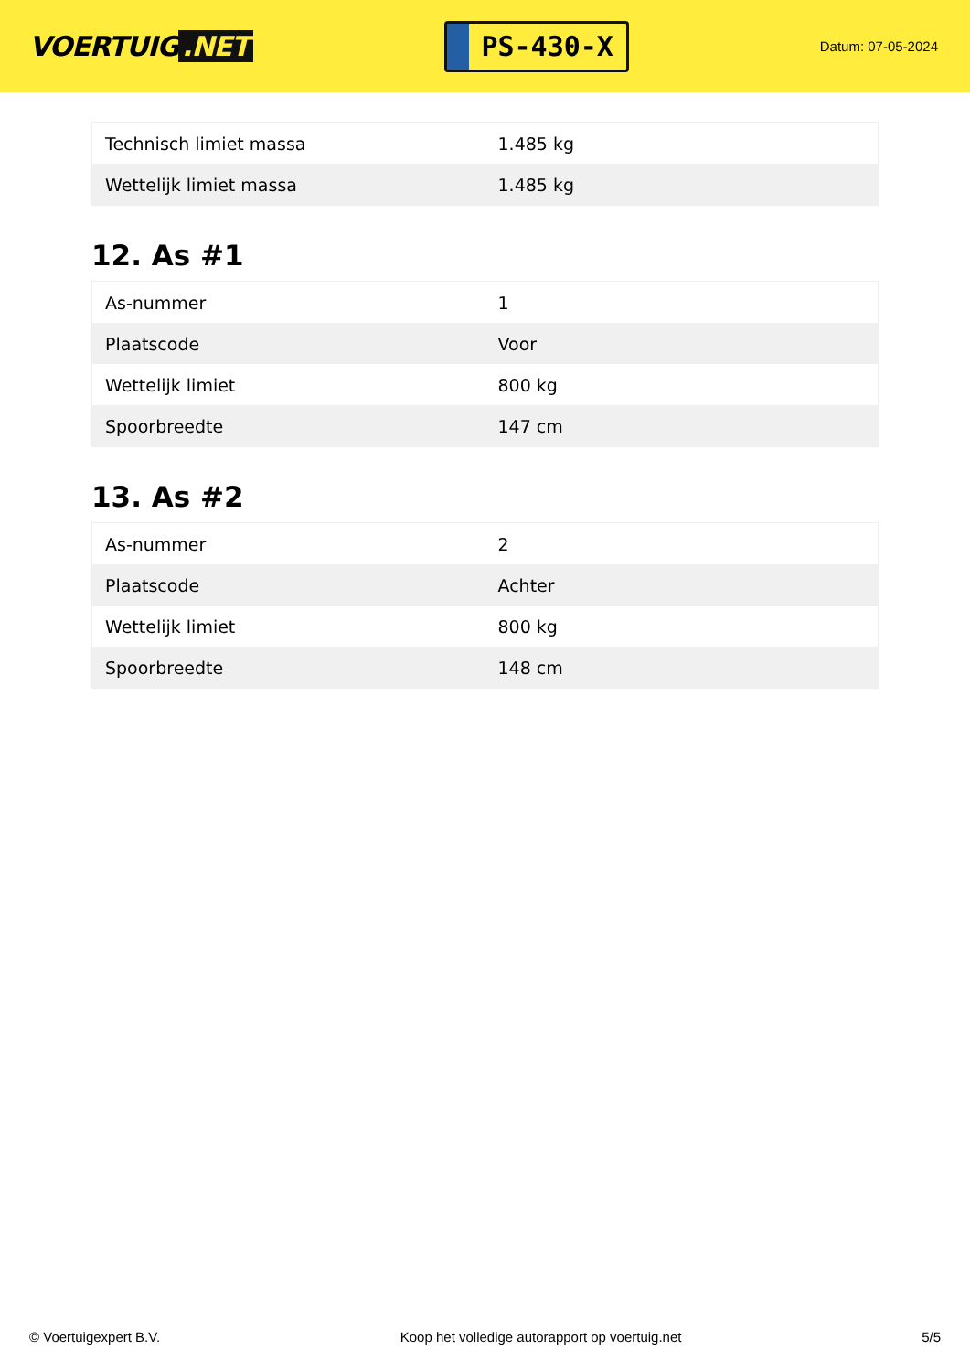VOERTUIG.NET
PS-430-X
Datum: 07-05-2024
| Technisch limiet massa | 1.485 kg |
| Wettelijk limiet massa | 1.485 kg |
12. As #1
| As-nummer | 1 |
| Plaatscode | Voor |
| Wettelijk limiet | 800 kg |
| Spoorbreedte | 147 cm |
13. As #2
| As-nummer | 2 |
| Plaatscode | Achter |
| Wettelijk limiet | 800 kg |
| Spoorbreedte | 148 cm |
© Voertuigexpert B.V. Koop het volledige autorapport op voertuig.net 5/5